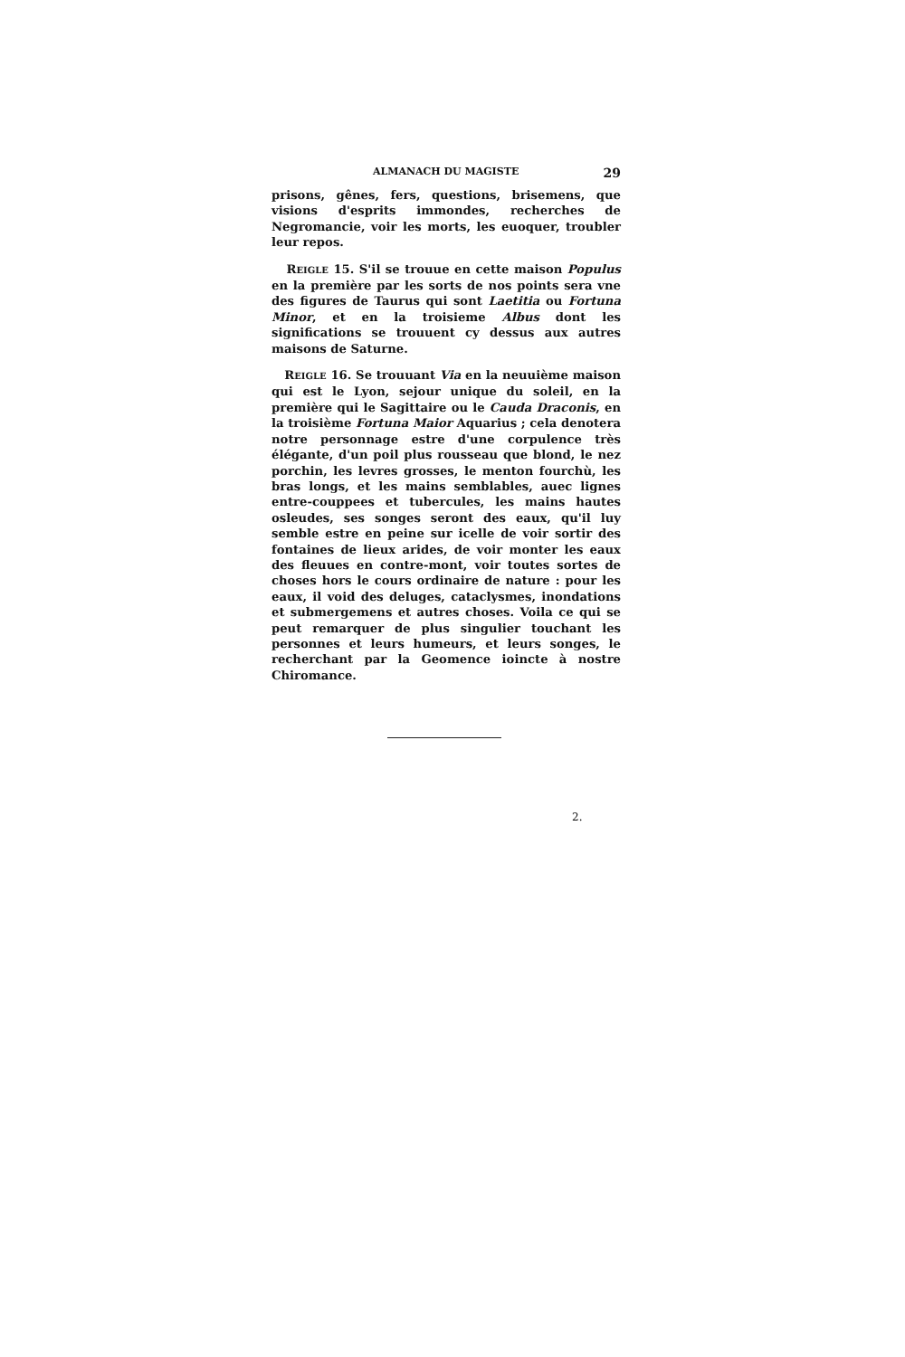ALMANACH DU MAGISTE 29
prisons, gênes, fers, questions, brisemens, que visions d'esprits immondes, recherches de Negromancie, voir les morts, les euoquer, troubler leur repos.
REIGLE 15. S'il se trouue en cette maison Populus en la première par les sorts de nos points sera vne des figures de Taurus qui sont Laetitia ou Fortuna Minor, et en la troisieme Albus dont les significations se trouuent cy dessus aux autres maisons de Saturne.
REIGLE 16. Se trouuant Via en la neuuième maison qui est le Lyon, sejour unique du soleil, en la première qui le Sagittaire ou le Cauda Draconis, en la troisième Fortuna Maior Aquarius ; cela denotera notre personnage estre d'une corpulence très élégante, d'un poil plus rousseau que blond, le nez porchin, les levres grosses, le menton fourchù, les bras longs, et les mains semblables, auec lignes entre-couppees et tubercules, les mains hautes osleudes, ses songes seront des eaux, qu'il luy semble estre en peine sur icelle de voir sortir des fontaines de lieux arides, de voir monter les eaux des fleuues en contre-mont, voir toutes sortes de choses hors le cours ordinaire de nature : pour les eaux, il void des deluges, cataclysmes, inondations et submergemens et autres choses. Voila ce qui se peut remarquer de plus singulier touchant les personnes et leurs humeurs, et leurs songes, le recherchant par la Geomence ioincte à nostre Chiromance.
2.